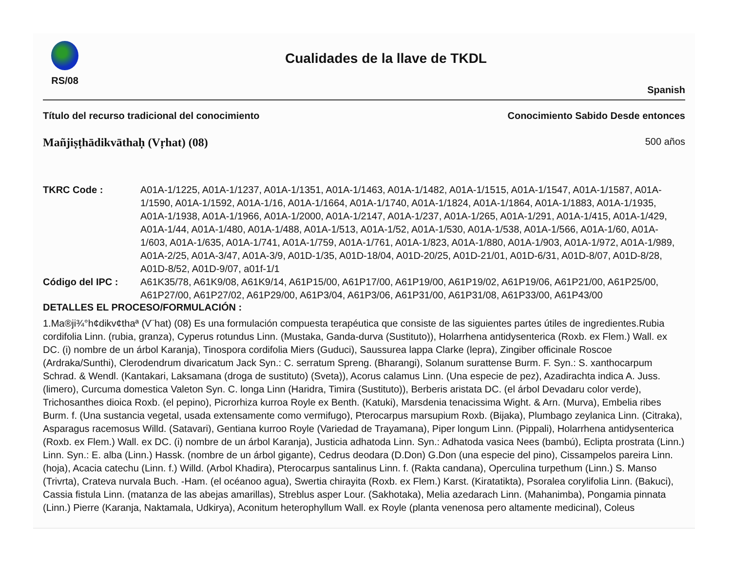RS/08
Cualidades de la llave de TKDL
Spanish
Título del recurso tradicional del conocimiento Conocimiento Sabido Desde entonces
Mañjiṣṭhādikvāthaḥ (Vṛhat) (08) 500 años
TKRC Code :
A01A-1/1225, A01A-1/1237, A01A-1/1351, A01A-1/1463, A01A-1/1482, A01A-1/1515, A01A-1/1547, A01A-1/1587, A01A-1/1590, A01A-1/1592, A01A-1/16, A01A-1/1664, A01A-1/1740, A01A-1/1824, A01A-1/1864, A01A-1/1883, A01A-1/1935, A01A-1/1938, A01A-1/1966, A01A-1/2000, A01A-1/2147, A01A-1/237, A01A-1/265, A01A-1/291, A01A-1/415, A01A-1/429, A01A-1/44, A01A-1/480, A01A-1/488, A01A-1/513, A01A-1/52, A01A-1/530, A01A-1/538, A01A-1/566, A01A-1/60, A01A-1/603, A01A-1/635, A01A-1/741, A01A-1/759, A01A-1/761, A01A-1/823, A01A-1/880, A01A-1/903, A01A-1/972, A01A-1/989, A01A-2/25, A01A-3/47, A01A-3/9, A01D-1/35, A01D-18/04, A01D-20/25, A01D-21/01, A01D-6/31, A01D-8/07, A01D-8/28, A01D-8/52, A01D-9/07, a01f-1/1
Código del IPC :
A61K35/78, A61K9/08, A61K9/14, A61P15/00, A61P17/00, A61P19/00, A61P19/02, A61P19/06, A61P21/00, A61P25/00, A61P27/00, A61P27/02, A61P29/00, A61P3/04, A61P3/06, A61P31/00, A61P31/08, A61P33/00, A61P43/00
DETALLES EL PROCESO/FORMULACIÓN :
1.Ma®ji¾°h¢dikv¢thaª (V¨hat) (08) Es una formulación compuesta terapéutica que consiste de las siguientes partes útiles de ingredientes.Rubia cordifolia Linn. (rubia, granza), Cyperus rotundus Linn. (Mustaka, Ganda-durva (Sustituto)), Holarrhena antidysenterica (Roxb. ex Flem.) Wall. ex DC. (i) nombre de un árbol Karanja), Tinospora cordifolia Miers (Guduci), Saussurea lappa Clarke (lepra), Zingiber officinale Roscoe (Ardraka/Sunthi), Clerodendrum divaricatum Jack Syn.: C. serratum Spreng. (Bharangi), Solanum surattense Burm. F. Syn.: S. xanthocarpum Schrad. & Wendl. (Kantakari, Laksamana (droga de sustituto) (Sveta)), Acorus calamus Linn. (Una especie de pez), Azadirachta indica A. Juss. (limero), Curcuma domestica Valeton Syn. C. longa Linn (Haridra, Timira (Sustituto)), Berberis aristata DC. (el árbol Devadaru color verde), Trichosanthes dioica Roxb. (el pepino), Picrorhiza kurroa Royle ex Benth. (Katuki), Marsdenia tenacissima Wight. & Arn. (Murva), Embelia ribes Burm. f. (Una sustancia vegetal, usada extensamente como vermifugo), Pterocarpus marsupium Roxb. (Bijaka), Plumbago zeylanica Linn. (Citraka), Asparagus racemosus Willd. (Satavari), Gentiana kurroo Royle (Variedad de Trayamana), Piper longum Linn. (Pippali), Holarrhena antidysenterica (Roxb. ex Flem.) Wall. ex DC. (i) nombre de un árbol Karanja), Justicia adhatoda Linn. Syn.: Adhatoda vasica Nees (bambú), Eclipta prostrata (Linn.) Linn. Syn.: E. alba (Linn.) Hassk. (nombre de un árbol gigante), Cedrus deodara (D.Don) G.Don (una especie del pino), Cissampelos pareira Linn. (hoja), Acacia catechu (Linn. f.) Willd. (Arbol Khadira), Pterocarpus santalinus Linn. f. (Rakta candana), Operculina turpethum (Linn.) S. Manso (Trivrta), Crateva nurvala Buch. -Ham. (el océanoo agua), Swertia chirayita (Roxb. ex Flem.) Karst. (Kiratatikta), Psoralea corylifolia Linn. (Bakuci), Cassia fistula Linn. (matanza de las abejas amarillas), Streblus asper Lour. (Sakhotaka), Melia azedarach Linn. (Mahanimba), Pongamia pinnata (Linn.) Pierre (Karanja, Naktamala, Udkirya), Aconitum heterophyllum Wall. ex Royle (planta venenosa pero altamente medicinal), Coleus